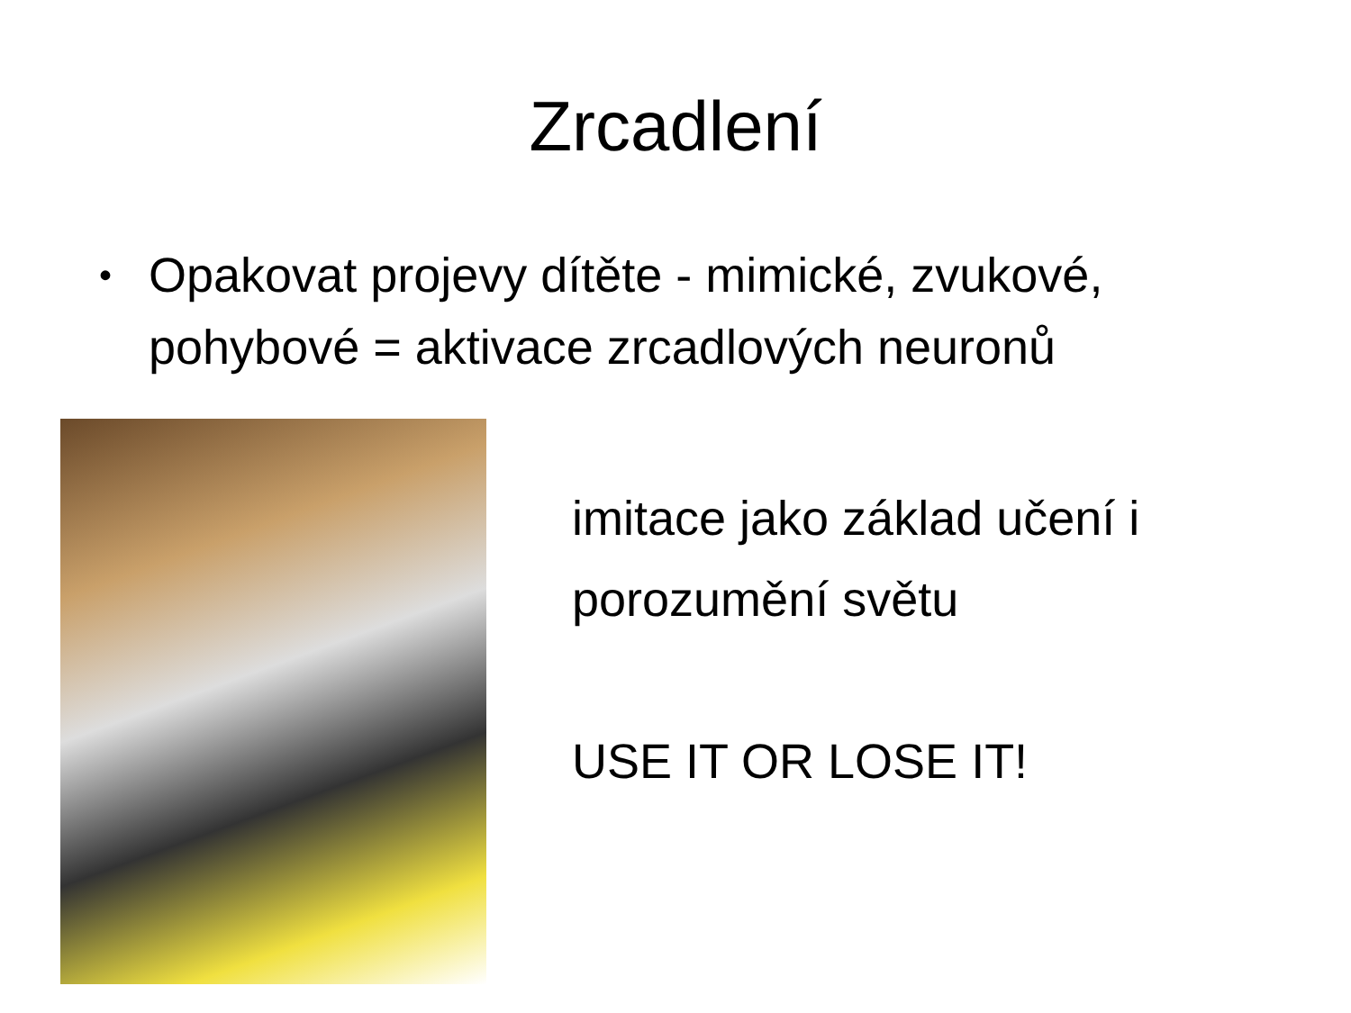Zrcadlení
• Opakovat projevy dítěte - mimické, zvukové, pohybové = aktivace zrcadlových neuronů
imitace jako základ učení i
porozumění světu
USE IT OR LOSE IT!